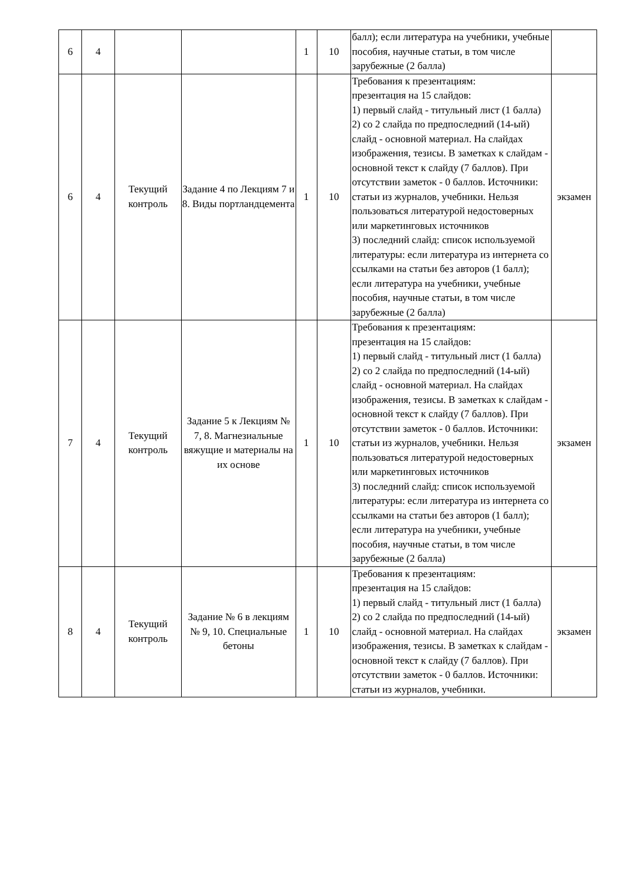| 6 | 4 | | | 1 | 10 | балл); если литература на учебники, учебные пособия, научные статьи, в том числе зарубежные (2 балла) | |
| 6 | 4 | Текущий контроль | Задание 4 по Лекциям 7 и 8. Виды портландцемента | 1 | 10 | Требования к презентациям: презентация на 15 слайдов: 1) первый слайд - титульный лист (1 балла) 2) со 2 слайда по предпоследний (14-ый) слайд - основной материал. На слайдах изображения, тезисы. В заметках к слайдам - основной текст к слайду (7 баллов). При отсутствии заметок - 0 баллов. Источники: статьи из журналов, учебники. Нельзя пользоваться литературой недостоверных или маркетинговых источников 3) последний слайд: список используемой литературы: если литература из интернета со ссылками на статьи без авторов (1 балл); если литература на учебники, учебные пособия, научные статьи, в том числе зарубежные (2 балла) | экзамен |
| 7 | 4 | Текущий контроль | Задание 5 к Лекциям № 7, 8. Магнезиальные вяжущие и материалы на их основе | 1 | 10 | Требования к презентациям: презентация на 15 слайдов: 1) первый слайд - титульный лист (1 балла) 2) со 2 слайда по предпоследний (14-ый) слайд - основной материал. На слайдах изображения, тезисы. В заметках к слайдам - основной текст к слайду (7 баллов). При отсутствии заметок - 0 баллов. Источники: статьи из журналов, учебники. Нельзя пользоваться литературой недостоверных или маркетинговых источников 3) последний слайд: список используемой литературы: если литература из интернета со ссылками на статьи без авторов (1 балл); если литература на учебники, учебные пособия, научные статьи, в том числе зарубежные (2 балла) | экзамен |
| 8 | 4 | Текущий контроль | Задание № 6 в лекциям № 9, 10. Специальные бетоны | 1 | 10 | Требования к презентациям: презентация на 15 слайдов: 1) первый слайд - титульный лист (1 балла) 2) со 2 слайда по предпоследний (14-ый) слайд - основной материал. На слайдах изображения, тезисы. В заметках к слайдам - основной текст к слайду (7 баллов). При отсутствии заметок - 0 баллов. Источники: статьи из журналов, учебники. | экзамен |